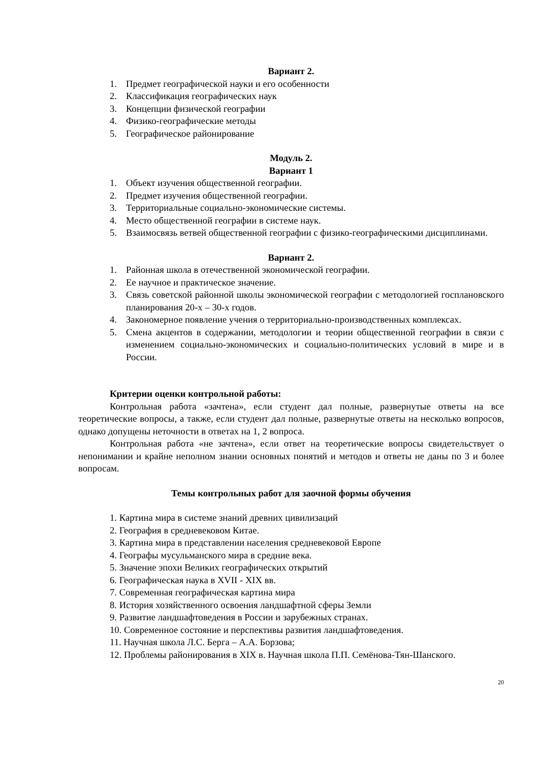Вариант 2.
1. Предмет географической науки и его особенности
2. Классификация географических наук
3. Концепции физической географии
4. Физико-географические методы
5. Географическое районирование
Модуль 2.
Вариант 1
1. Объект изучения общественной географии.
2. Предмет изучения общественной географии.
3. Территориальные социально-экономические системы.
4. Место общественной географии в системе наук.
5. Взаимосвязь ветвей общественной географии с физико-географическими дисциплинами.
Вариант 2.
1. Районная школа в отечественной экономической географии.
2. Ее научное и практическое значение.
3. Связь советской районной школы экономической географии с методологией госплановского планирования 20-х – 30-х годов.
4. Закономерное появление учения о территориально-производственных комплексах.
5. Смена акцентов в содержании, методологии и теории общественной географии в связи с изменением социально-экономических и социально-политических условий в мире и в России.
Критерии оценки контрольной работы:
Контрольная работа «зачтена», если студент дал полные, развернутые ответы на все теоретические вопросы, а также, если студент дал полные, развернутые ответы на несколько вопросов, однако допущены неточности в ответах на 1, 2 вопроса.
Контрольная работа «не зачтена», если ответ на теоретические вопросы свидетельствует о непонимании и крайне неполном знании основных понятий и методов и ответы не даны по 3 и более вопросам.
Темы контрольных работ для заочной формы обучения
1. Картина мира в системе знаний древних цивилизаций
2. География в средневековом Китае.
3. Картина мира в представлении населения средневековой Европе
4. Географы мусульманского мира в средние века.
5. Значение эпохи Великих географических открытий
6. Географическая наука в XVII - XIX вв.
7. Современная географическая картина мира
8. История хозяйственного освоения ландшафтной сферы Земли
9. Развитие ландшафтоведения в России и зарубежных странах.
10. Современное состояние и перспективы развития ландшафтоведения.
11. Научная школа Л.С. Берга – А.А. Борзова;
12. Проблемы районирования в XIX в. Научная школа П.П. Семёнова-Тян-Шанского.
20